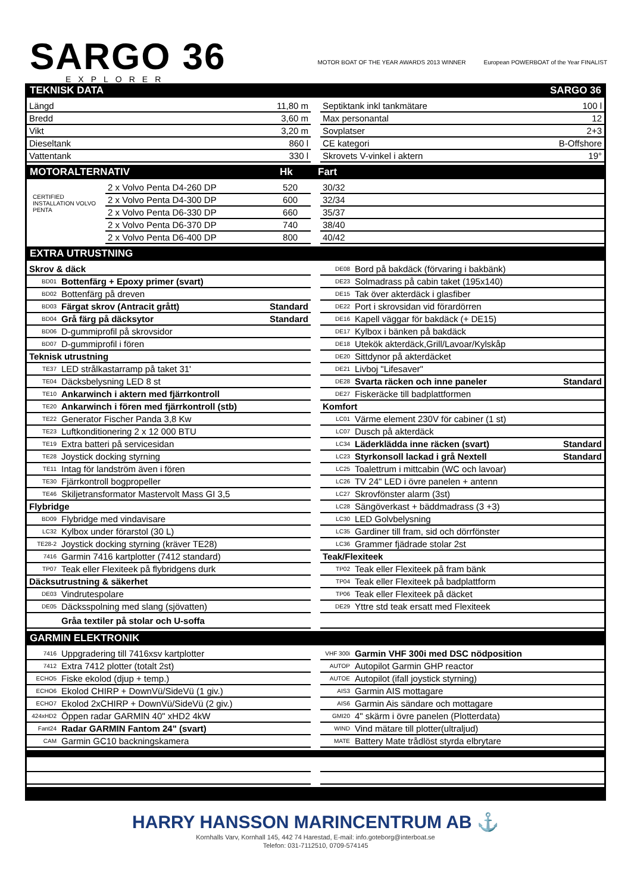SARGO 36
EXPLORER
MOTOR BOAT OF THE YEAR AWARDS 2013 WINNER
European POWERBOAT of the Year FINALIST
TEKNISK DATA SARGO 36
| Längd | 11,80 m |
| Bredd | 3,60 m |
| Vikt | 3,20 m |
| Dieseltank | 860 l |
| Vattentank | 330 l |
| Septiktank inkl tankmätare | 100 l |
| Max personantal | 12 |
| Sovplatser | 2+3 |
| CE kategori | B-Offshore |
| Skrovets V-vinkel i aktern | 19° |
MOTORALTERNATIV Hk Fart
CERTIFIED INSTALLATION VOLVO PENTA
| 2 x Volvo Penta D4-260 DP | 520 |
| 2 x Volvo Penta D4-300 DP | 600 |
| 2 x Volvo Penta D6-330 DP | 660 |
| 2 x Volvo Penta D6-370 DP | 740 |
| 2 x Volvo Penta D6-400 DP | 800 |
| 30/32 |
| 32/34 |
| 35/37 |
| 38/40 |
| 40/42 |
EXTRA UTRUSTNING
| Skrov & däck | | |
| BD01 | Bottenfärg + Epoxy primer (svart) | |
| BD02 | Bottenfärg på dreven | |
| BD03 | Färgat skrov (Antracit grått) | Standard |
| BD04 | Grå färg på däcksytor | Standard |
| BD06 | D-gummiprofil på skrovsidor | |
| BD07 | D-gummiprofil i fören | |
| Teknisk utrustning | | |
| TE37 | LED strålkastarramp på taket 31' | |
| TE04 | Däcksbelysning LED 8 st | |
| TE10 | Ankarwinch i aktern med fjärrkontroll | |
| TE20 | Ankarwinch i fören med fjärrkontroll (stb) | |
| TE22 | Generator Fischer Panda 3,8 Kw | |
| TE23 | Luftkonditionering 2 x 12 000 BTU | |
| TE19 | Extra batteri på servicesidan | |
| TE28 | Joystick docking styrning | |
| TE11 | Intag för landström även i fören | |
| TE30 | Fjärrkontroll bogpropeller | |
| TE46 | Skiljetransformator Mastervolt Mass GI 3,5 | |
| Flybridge | | |
| BD09 | Flybridge med vindavisare | |
| LC32 | Kylbox under förarstol (30 L) | |
| TE28-2 | Joystick docking styrning (kräver TE28) | |
| 7416 | Garmin 7416 kartplotter (7412 standard) | |
| TP07 | Teak eller Flexiteek på flybridgens durk | |
| Däcksutrustning & säkerhet | | |
| DE03 | Vindrutespolare | |
| DE05 | Däcksspolning med slang (sjövatten) | |
| | Gråa textiler på stolar och U-soffa | |
| DE08 | Bord på bakdäck (förvaring i bakbänk) | |
| DE23 | Solmadrass på cabin taket (195x140) | |
| DE15 | Tak över akterdäck i glasfiber | |
| DE22 | Port i skrovsidan vid förardörren | |
| DE16 | Kapell väggar för bakdäck (+ DE15) | |
| DE17 | Kylbox i bänken på bakdäck | |
| DE18 | Utekök akterdäck,Grill/Lavoar/Kylskåp | |
| DE20 | Sittdynor på akterdäcket | |
| DE21 | Livboj "Lifesaver" | |
| DE28 | Svarta räcken och inne paneler | Standard |
| DE27 | Fiskeräcke till badplattformen | |
| Komfort | | |
| LC01 | Värme element 230V för cabiner (1 st) | |
| LC07 | Dusch på akterdäck | |
| LC34 | Läderklädda inne räcken (svart) | Standard |
| LC23 | Styrkonsoll lackad i grå Nextell | Standard |
| LC25 | Toalettrum i mittcabin (WC och lavoar) | |
| LC26 | TV 24" LED i övre panelen + antenn | |
| LC27 | Skrovfönster alarm (3st) | |
| LC28 | Sängöverkast + bäddmadrass (3 +3) | |
| LC30 | LED Golvbelysning | |
| LC35 | Gardiner till fram, sid och dörrfönster | |
| LC36 | Grammer fjädrade stolar 2st | |
| Teak/Flexiteek | | |
| TP02 | Teak eller Flexiteek på fram bänk | |
| TP04 | Teak eller Flexiteek på badplattform | |
| TP06 | Teak eller Flexiteek på däcket | |
| DE29 | Yttre std teak ersatt med Flexiteek | |
GARMIN ELEKTRONIK
| 7416 | Uppgradering till 7416xsv kartplotter |
| 7412 | Extra 7412 plotter (totalt 2st) |
| ECHO5 | Fiske ekolod (djup + temp.) |
| ECHO6 | Ekolod CHIRP + DownVü/SideVü (1 giv.) |
| ECHO7 | Ekolod 2xCHIRP + DownVü/SideVü (2 giv.) |
| 424xHD2 | Öppen radar GARMIN 40" xHD2 4kW |
| Fant24 | Radar GARMIN Fantom 24" (svart) |
| CAM | Garmin GC10 backningskamera |
| VHF 300i | Garmin VHF 300i med DSC nödposition |
| AUTOP | Autopilot Garmin GHP reactor |
| AUTOE | Autopilot (ifall joystick styrning) |
| AIS3 | Garmin AIS mottagare |
| AIS6 | Garmin Ais sändare och mottagare |
| GMI20 | 4" skärm i övre panelen (Plotterdata) |
| WIND | Vind mätare till plotter(ultraljud) |
| MATE | Battery Mate trådlöst styrda elbrytare |
HARRY HANSSON MARINCENTRUM AB ⚓
Kornhalls Varv, Kornhall 145, 442 74 Harestad, E-mail: info.goteborg@interboat.se
Telefon: 031-7112510, 0709-574145